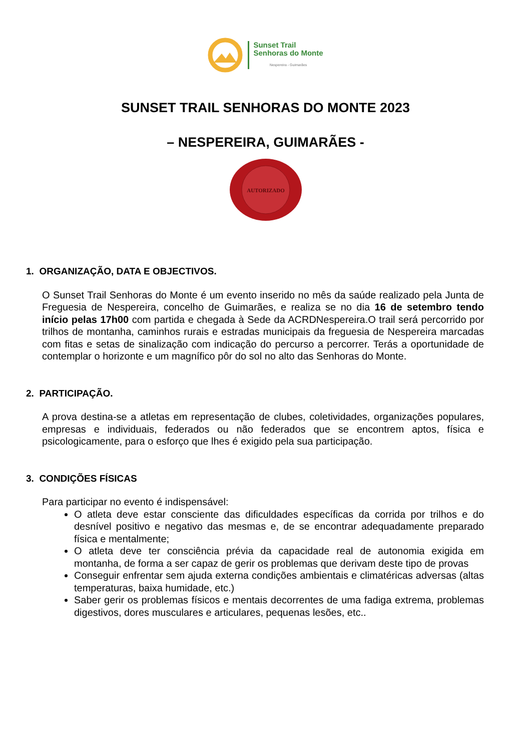Sunset Trail
Senhoras do Monte
Nespereira - Guimarães
SUNSET TRAIL SENHORAS DO MONTE 2023
– NESPEREIRA, GUIMARÃES -
AUTORIZADO
1. ORGANIZAÇÃO, DATA E OBJECTIVOS.
O Sunset Trail Senhoras do Monte é um evento inserido no mês da saúde realizado pela Junta de Freguesia de Nespereira, concelho de Guimarães, e realiza se no dia 16 de setembro tendo início pelas 17h00 com partida e chegada à Sede da ACRDNespereira.O trail será percorrido por trilhos de montanha, caminhos rurais e estradas municipais da freguesia de Nespereira marcadas com fitas e setas de sinalização com indicação do percurso a percorrer. Terás a oportunidade de contemplar o horizonte e um magnífico pôr do sol no alto das Senhoras do Monte.
2. PARTICIPAÇÃO.
A prova destina-se a atletas em representação de clubes, coletividades, organizações populares, empresas e individuais, federados ou não federados que se encontrem aptos, física e psicologicamente, para o esforço que lhes é exigido pela sua participação.
3. CONDIÇÕES FÍSICAS
Para participar no evento é indispensável:
O atleta deve estar consciente das dificuldades específicas da corrida por trilhos e do desnível positivo e negativo das mesmas e, de se encontrar adequadamente preparado física e mentalmente;
O atleta deve ter consciência prévia da capacidade real de autonomia exigida em montanha, de forma a ser capaz de gerir os problemas que derivam deste tipo de provas
Conseguir enfrentar sem ajuda externa condições ambientais e climatéricas adversas (altas temperaturas, baixa humidade, etc.)
Saber gerir os problemas físicos e mentais decorrentes de uma fadiga extrema, problemas digestivos, dores musculares e articulares, pequenas lesões, etc..